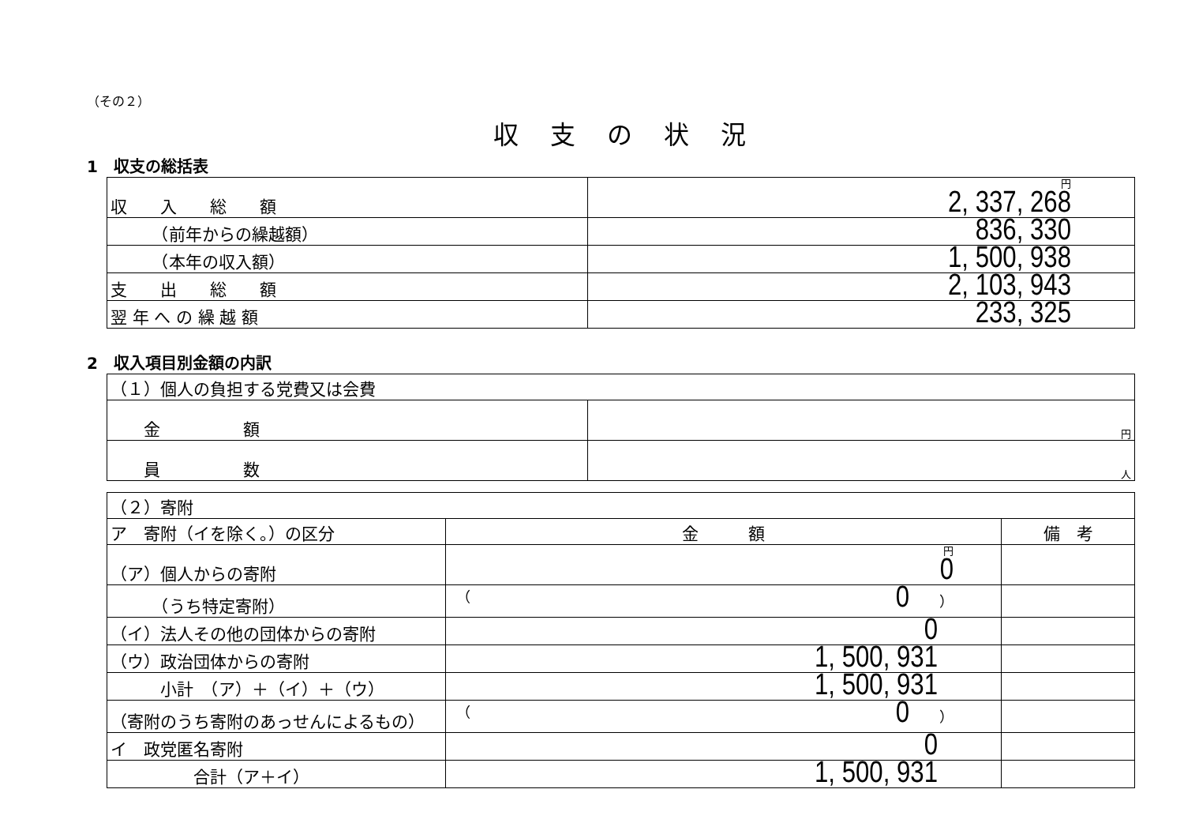（その２）
収支の状況
1　収支の総括表
| 収 入 総 額 | 円 2, 337, 268 |
| （前年からの繰越額） | 836, 330 |
| （本年の収入額） | 1, 500, 938 |
| 支 出 総 額 | 2, 103, 943 |
| 翌 年 へ の 繰 越 額 | 233, 325 |
2　収入項目別金額の内訳
| （１）個人の負担する党費又は会費 | |
| 金 額 | 円 |
| 員 数 | 人 |
| （２）寄附 | | |
| ア 寄附（イを除く。）の区分 | 金 額 | 備 考 |
| （ア）個人からの寄附 | 円 0 | |
| （うち特定寄附） | （ 0 ） | |
| （イ）法人その他の団体からの寄附 | 0 | |
| （ウ）政治団体からの寄附 | 1, 500, 931 | |
| 小計 （ア）＋（イ）＋（ウ） | 1, 500, 931 | |
| （寄附のうち寄附のあっせんによるもの） | （ 0 ） | |
| イ 政党匿名寄附 | 0 | |
| 合計（ア＋イ） | 1, 500, 931 | |